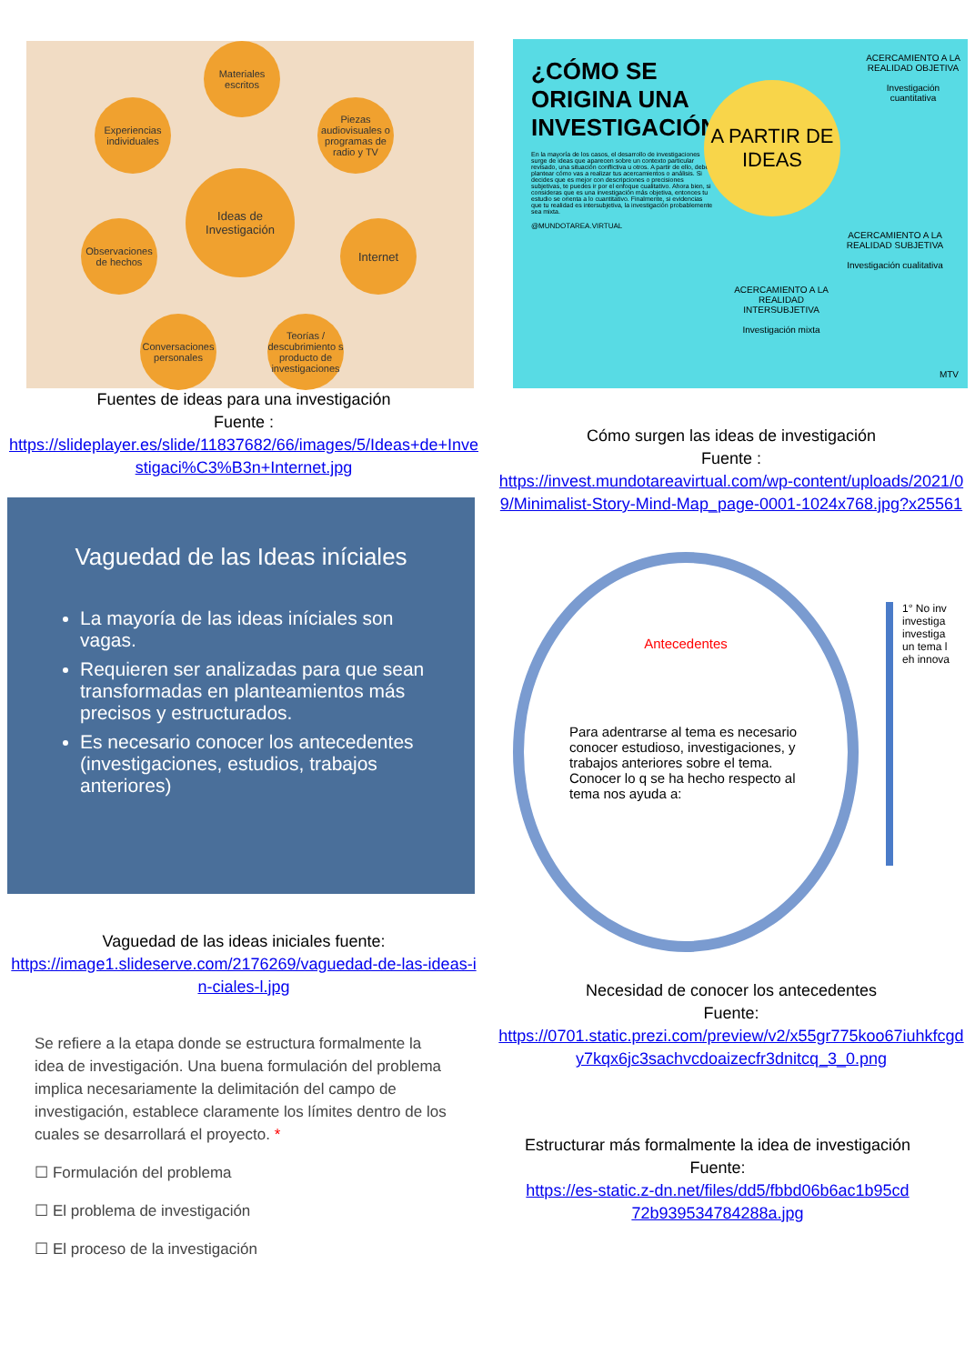Materiales escritos
Experiencias individuales
Piezas audiovisuales o programas de radio y TV
Ideas de Investigación
Observaciones de hechos
Internet
Conversaciones personales
Teorías / descubrimiento s producto de investigaciones
Fuentes de ideas para una investigación
Fuente :
https://slideplayer.es/slide/11837682/66/images/5/Ideas+de+Investigaci%C3%B3n+Internet.jpg
Vaguedad de las Ideas iníciales
La mayoría de las ideas iníciales son vagas.
Requieren ser analizadas para que sean transformadas en planteamientos más precisos y estructurados.
Es necesario conocer los antecedentes (investigaciones, estudios, trabajos anteriores)
Vaguedad de las ideas iniciales fuente:
https://image1.slideserve.com/2176269/vaguedad-de-las-ideas-in-ciales-l.jpg
Se refiere a la etapa donde se estructura formalmente la idea de investigación. Una buena formulación del problema implica necesariamente la delimitación del campo de investigación, establece claramente los límites dentro de los cuales se desarrollará el proyecto. *
☐ Formulación del problema
☐ El problema de investigación
☐ El proceso de la investigación
¿CÓMO SE ORIGINA UNA INVESTIGACIÓN?
En la mayoría de los casos, el desarrollo de investigaciones surge de ideas que aparecen sobre un contexto particular revisado, una situación conflictiva u otros. A partir de ello, debes plantear cómo vas a realizar tus acercamientos o análisis. Si decides que es mejor con descripciones o precisiones subjetivas, te puedes ir por el enfoque cualitativo. Ahora bien, si consideras que es una investigación más objetiva, entonces tu estudio se orienta a lo cuantitativo. Finalmente, si evidencias que tu realidad es intersubjetiva, la investigación probablemente sea mixta.
@MUNDOTAREA.VIRTUAL
A PARTIR DE IDEAS
ACERCAMIENTO A LA REALIDAD OBJETIVA
Investigación cuantitativa
ACERCAMIENTO A LA REALIDAD SUBJETIVA
Investigación cualitativa
ACERCAMIENTO A LA REALIDAD INTERSUBJETIVA
Investigación mixta
MTV
Cómo surgen las ideas de investigación
Fuente :
https://invest.mundotareavirtual.com/wp-content/uploads/2021/09/Minimalist-Story-Mind-Map_page-0001-1024x768.jpg?x25561
Antecedentes
Para adentrarse al tema es necesario conocer estudioso, investigaciones, y trabajos anteriores sobre el tema. Conocer lo q se ha hecho respecto al tema nos ayuda a:
1° No inv investiga investiga un tema l eh innova
Necesidad de conocer los antecedentes
Fuente:
https://0701.static.prezi.com/preview/v2/x55gr775koo67iuhkfcgdy7kqx6jc3sachvcdoaizecfr3dnitcq_3_0.png
Estructurar más formalmente la idea de investigación
Fuente:
https://es-static.z-dn.net/files/dd5/fbbd06b6ac1b95cd72b939534784288a.jpg